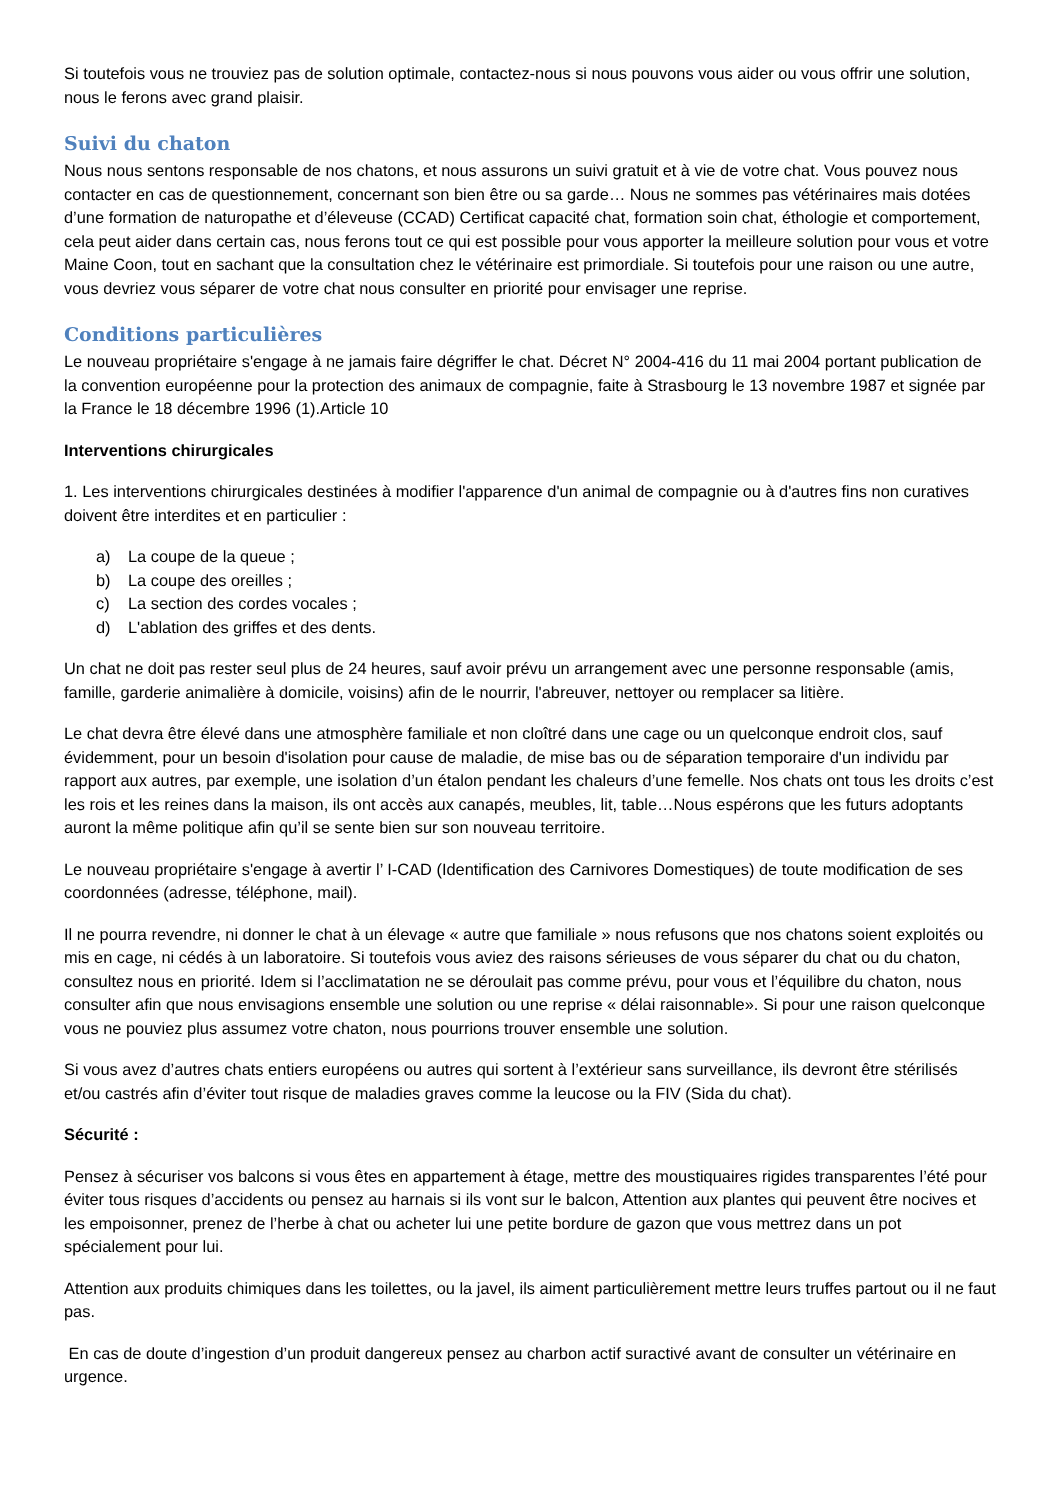Si toutefois vous ne trouviez pas de solution optimale, contactez-nous si nous pouvons vous aider ou vous offrir une solution, nous le ferons avec grand plaisir.
Suivi du chaton
Nous nous sentons responsable de nos chatons, et nous assurons un suivi gratuit et à vie de votre chat. Vous pouvez nous contacter en cas de questionnement, concernant son bien être ou sa garde… Nous ne sommes pas vétérinaires mais dotées d’une formation de naturopathe et d’éleveuse (CCAD) Certificat capacité chat, formation soin chat, éthologie et comportement, cela peut aider dans certain cas, nous ferons tout ce qui est possible pour vous apporter la meilleure solution pour vous et votre Maine Coon, tout en sachant que la consultation chez le vétérinaire est primordiale. Si toutefois pour une raison ou une autre, vous devriez vous séparer de votre chat nous consulter en priorité pour envisager une reprise.
Conditions particulières
Le nouveau propriétaire s'engage à ne jamais faire dégriffer le chat. Décret N° 2004-416 du 11 mai 2004 portant publication de la convention européenne pour la protection des animaux de compagnie, faite à Strasbourg le 13 novembre 1987 et signée par la France le 18 décembre 1996 (1).Article 10
Interventions chirurgicales
1. Les interventions chirurgicales destinées à modifier l'apparence d'un animal de compagnie ou à d'autres fins non curatives doivent être interdites et en particulier :
a) La coupe de la queue ;
b) La coupe des oreilles ;
c) La section des cordes vocales ;
d) L'ablation des griffes et des dents.
Un chat ne doit pas rester seul plus de 24 heures, sauf avoir prévu un arrangement avec une personne responsable (amis, famille, garderie animalière à domicile, voisins) afin de le nourrir, l'abreuver, nettoyer ou remplacer sa litière.
Le chat devra être élevé dans une atmosphère familiale et non cloîtré dans une cage ou un quelconque endroit clos, sauf évidemment, pour un besoin d'isolation pour cause de maladie, de mise bas ou de séparation temporaire d'un individu par rapport aux autres, par exemple, une isolation d’un étalon pendant les chaleurs d’une femelle. Nos chats ont tous les droits c’est les rois et les reines dans la maison, ils ont accès aux canapés, meubles, lit, table…Nous espérons que les futurs adoptants auront la même politique afin qu’il se sente bien sur son nouveau territoire.
Le nouveau propriétaire s'engage à avertir l’ I-CAD (Identification des Carnivores Domestiques) de toute modification de ses coordonnées (adresse, téléphone, mail).
Il ne pourra revendre, ni donner le chat à un élevage « autre que familiale » nous refusons que nos chatons soient exploités ou mis en cage, ni cédés à un laboratoire. Si toutefois vous aviez des raisons sérieuses de vous séparer du chat ou du chaton, consultez nous en priorité. Idem si l’acclimatation ne se déroulait pas comme prévu, pour vous et l’équilibre du chaton, nous consulter afin que nous envisagions ensemble une solution ou une reprise « délai raisonnable». Si pour une raison quelconque vous ne pouviez plus assumez votre chaton, nous pourrions trouver ensemble une solution.
Si vous avez d’autres chats entiers européens ou autres qui sortent à l’extérieur sans surveillance, ils devront être stérilisés et/ou castrés afin d’éviter tout risque de maladies graves comme la leucose ou la FIV (Sida du chat).
Sécurité :
Pensez à sécuriser vos balcons si vous êtes en appartement à étage, mettre des moustiquaires rigides transparentes l’été pour éviter tous risques d’accidents ou pensez au harnais si ils vont sur le balcon, Attention aux plantes qui peuvent être nocives et les empoisonner, prenez de l’herbe à chat ou acheter lui une petite bordure de gazon que vous mettrez dans un pot spécialement pour lui.
Attention aux produits chimiques dans les toilettes, ou la javel, ils aiment particulièrement mettre leurs truffes partout ou il ne faut pas.
En cas de doute d’ingestion d’un produit dangereux pensez au charbon actif suractivé avant de consulter un vétérinaire en urgence.